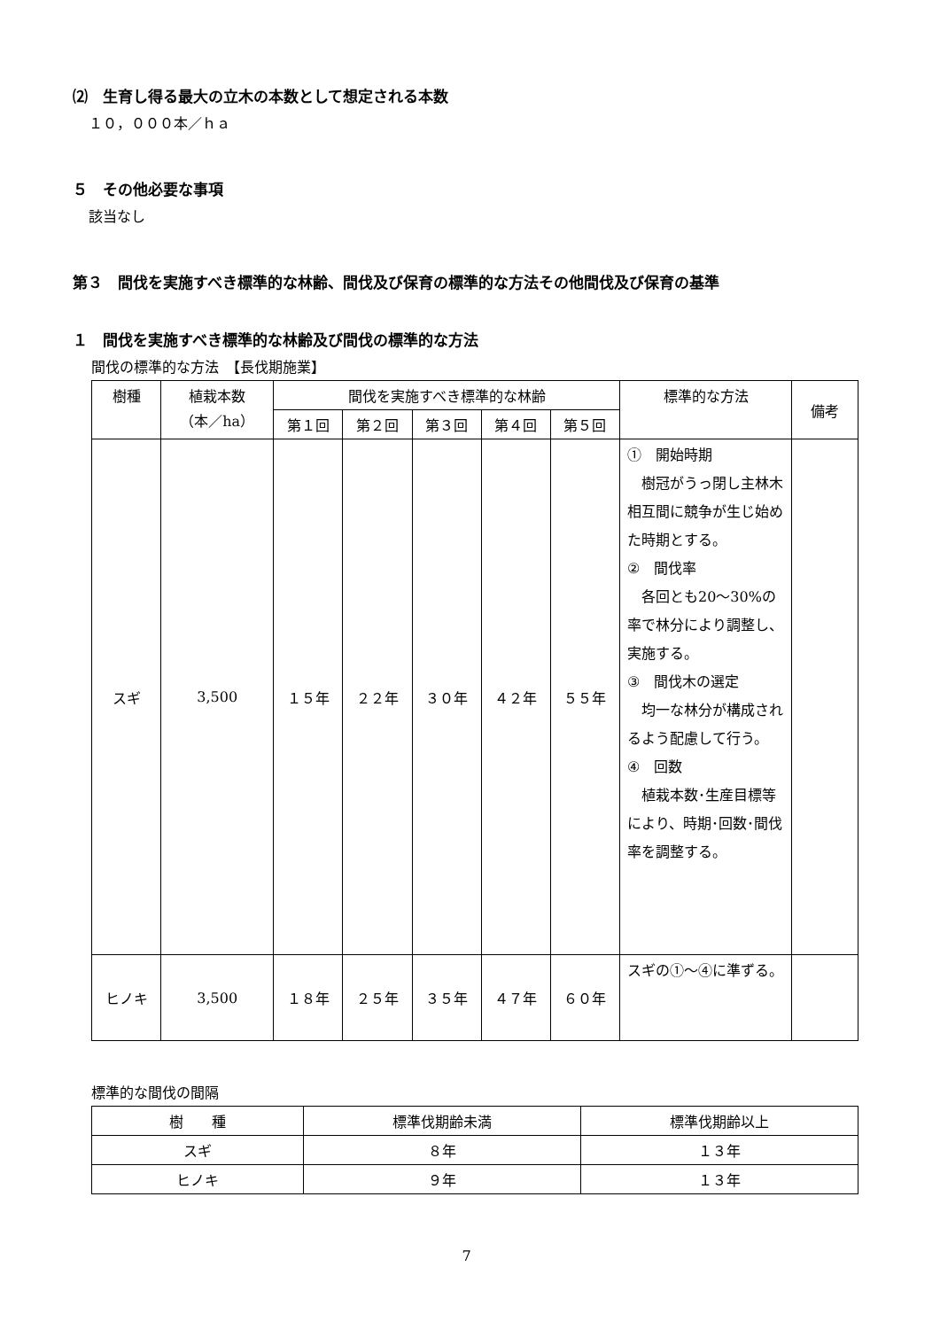⑵　生育し得る最大の立木の本数として想定される本数
１０，０００本／ｈａ
５　その他必要な事項
該当なし
第３　間伐を実施すべき標準的な林齢、間伐及び保育の標準的な方法その他間伐及び保育の基準
１　間伐を実施すべき標準的な林齢及び間伐の標準的な方法
間伐の標準的な方法　【長伐期施業】
| 樹種 | 植栽本数 （本／ha） | 間伐を実施すべき標準的な林齢 | | | | | 標準的な方法 | 備考 |
| --- | --- | --- | --- | --- | --- | --- | --- | --- |
| | | 第１回 | 第２回 | 第３回 | 第４回 | 第５回 | | |
| スギ | 3,500 | １５年 | ２２年 | ３０年 | ４２年 | ５５年 | ① 開始時期 樹冠がうっ閉し主林木相互間に競争が生じ始めた時期とする。 ② 間伐率 各回とも20～30%の率で林分により調整し、実施する。 ③ 間伐木の選定 均一な林分が構成されるよう配慮して行う。 ④ 回数 植栽本数･生産目標等により、時期･回数･間伐率を調整する。 | |
| ヒノキ | 3,500 | １８年 | ２５年 | ３５年 | ４７年 | ６０年 | スギの①～④に準ずる。 | |
標準的な間伐の間隔
| 樹 種 | 標準伐期齢未満 | 標準伐期齢以上 |
| --- | --- | --- |
| スギ | ８年 | １３年 |
| ヒノキ | ９年 | １３年 |
7